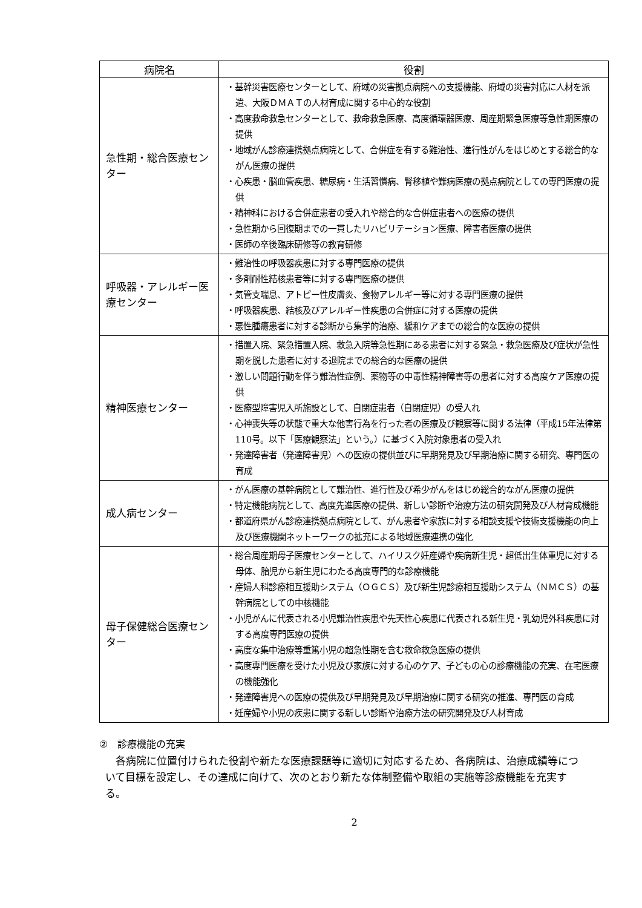| 病院名 | 役割 |
| --- | --- |
| 急性期・総合医療センター | ・基幹災害医療センターとして、府域の災害拠点病院への支援機能、府域の災害対応に人材を派遣、大阪ＤＭＡＴの人材育成に関する中心的な役割 ・高度救命救急センターとして、救命救急医療、高度循環器医療、周産期緊急医療等急性期医療の提供 ・地域がん診療連携拠点病院として、合併症を有する難治性、進行性がんをはじめとする総合的ながん医療の提供 ・心疾患・脳血管疾患、糖尿病・生活習慣病、腎移植や難病医療の拠点病院としての専門医療の提供 ・精神科における合併症患者の受入れや総合的な合併症患者への医療の提供 ・急性期から回復期までの一貫したリハビリテーション医療、障害者医療の提供 ・医師の卒後臨床研修等の教育研修 |
| 呼吸器・アレルギー医療センター | ・難治性の呼吸器疾患に対する専門医療の提供 ・多剤耐性結核患者等に対する専門医療の提供 ・気管支喘息、アトピー性皮膚炎、食物アレルギー等に対する専門医療の提供 ・呼吸器疾患、結核及びアレルギー性疾患の合併症に対する医療の提供 ・悪性腫瘍患者に対する診断から集学的治療、緩和ケアまでの総合的な医療の提供 |
| 精神医療センター | ・措置入院、緊急措置入院、救急入院等急性期にある患者に対する緊急・救急医療及び症状が急性期を脱した患者に対する退院までの総合的な医療の提供 ・激しい問題行動を伴う難治性症例、薬物等の中毒性精神障害等の患者に対する高度ケア医療の提供 ・医療型障害児入所施設として、自閉症患者（自閉症児）の受入れ ・心神喪失等の状態で重大な他害行為を行った者の医療及び観察等に関する法律（平成15年法律第110号。以下「医療観察法」という。）に基づく入院対象患者の受入れ ・発達障害者（発達障害児）への医療の提供並びに早期発見及び早期治療に関する研究、専門医の育成 |
| 成人病センター | ・がん医療の基幹病院として難治性、進行性及び希少がんをはじめ総合的ながん医療の提供 ・特定機能病院として、高度先進医療の提供、新しい診断や治療方法の研究開発及び人材育成機能 ・都道府県がん診療連携拠点病院として、がん患者や家族に対する相談支援や技術支援機能の向上及び医療機関ネットーワークの拡充による地域医療連携の強化 |
| 母子保健総合医療センター | ・総合周産期母子医療センターとして、ハイリスク妊産婦や疾病新生児・超低出生体重児に対する母体、胎児から新生児にわたる高度専門的な診療機能 ・産婦人科診療相互援助システム（ＯＧＣＳ）及び新生児診療相互援助システム（ＮＭＣＳ）の基幹病院としての中核機能 ・小児がんに代表される小児難治性疾患や先天性心疾患に代表される新生児・乳幼児外科疾患に対する高度専門医療の提供 ・高度な集中治療等重篤小児の超急性期を含む救命救急医療の提供 ・高度専門医療を受けた小児及び家族に対する心のケア、子どもの心の診療機能の充実、在宅医療の機能強化 ・発達障害児への医療の提供及び早期発見及び早期治療に関する研究の推進、専門医の育成 ・妊産婦や小児の疾患に関する新しい診断や治療方法の研究開発及び人材育成 |
②　診療機能の充実
各病院に位置付けられた役割や新たな医療課題等に適切に対応するため、各病院は、治療成績等について目標を設定し、その達成に向けて、次のとおり新たな体制整備や取組の実施等診療機能を充実する。
2